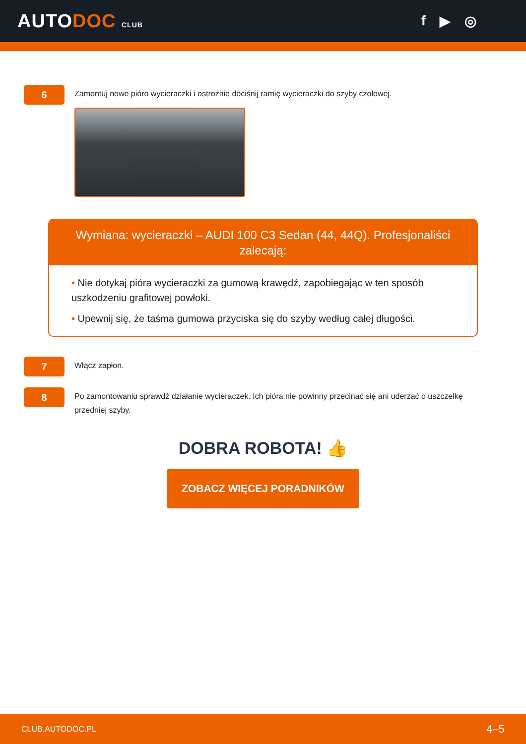AUTODOC CLUB
f ▶ ◎
6
Zamontuj nowe pióro wycieraczki i ostrożnie dociśnij ramię wycieraczki do szyby czołowej.
Wymiana: wycieraczki – AUDI 100 C3 Sedan (44, 44Q). Profesjonaliści zalecają:
• Nie dotykaj pióra wycieraczki za gumową krawędź, zapobiegając w ten sposób uszkodzeniu grafitowej powłoki.
• Upewnij się, że taśma gumowa przyciska się do szyby według całej długości.
7
Włącz zapłon.
8
Po zamontowaniu sprawdź działanie wycieraczek. Ich pióra nie powinny przecinać się ani uderzać o uszczelkę przedniej szyby.
DOBRA ROBOTA! 👍
ZOBACZ WIĘCEJ PORADNIKÓW
CLUB.AUTODOC.PL 4–5